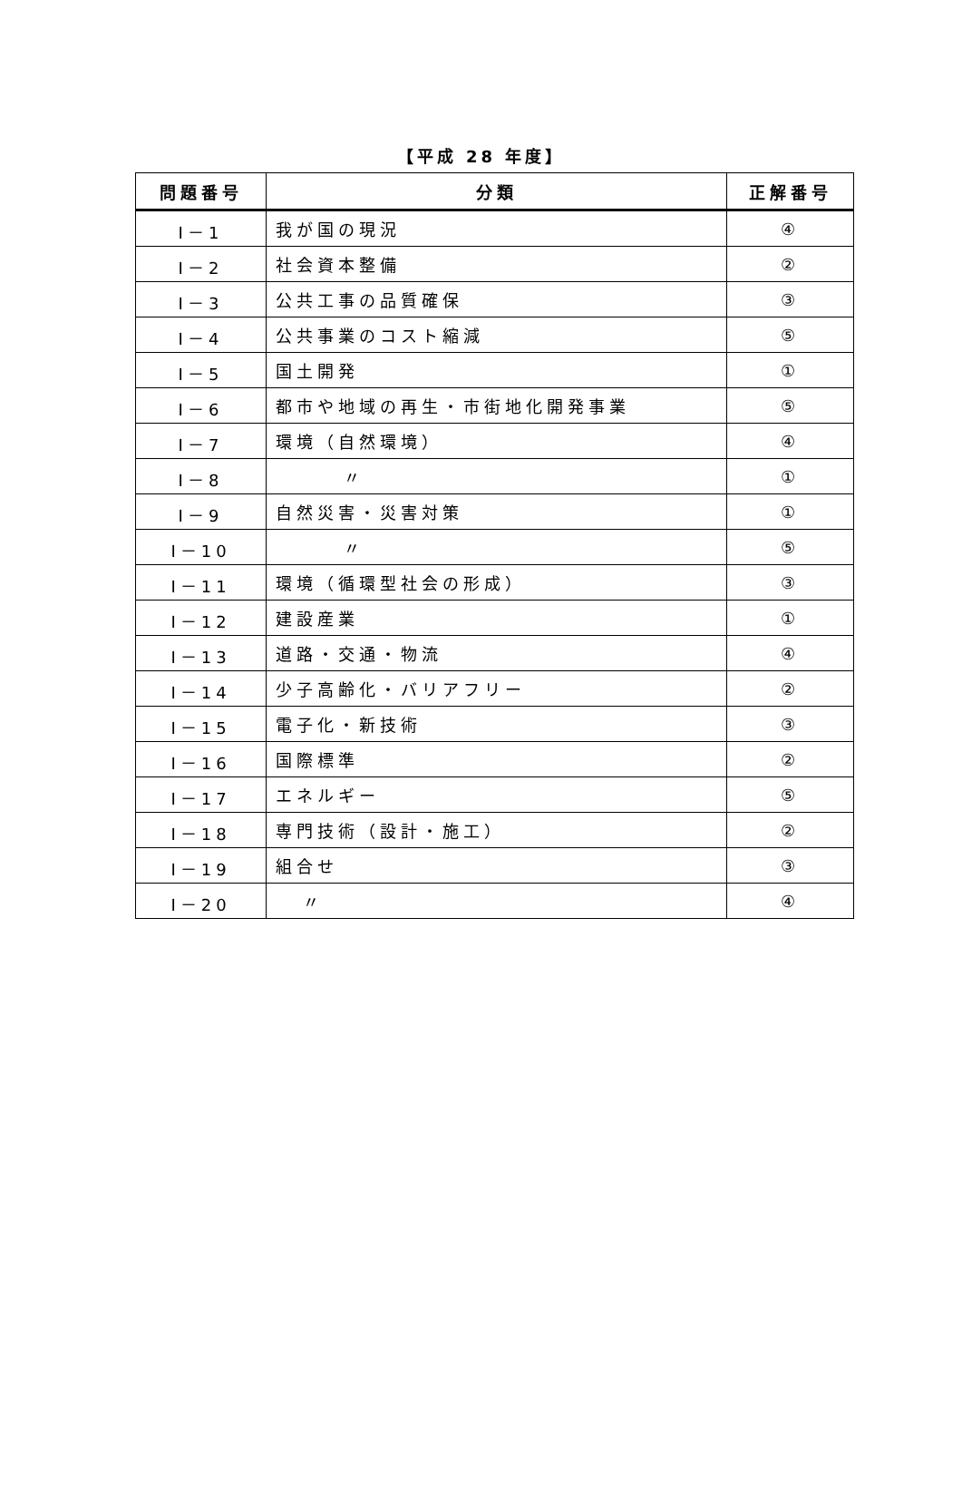【平成 28 年度】
| 問題番号 | 分類 | 正解番号 |
| --- | --- | --- |
| I－1 | 我が国の現況 | ④ |
| I－2 | 社会資本整備 | ② |
| I－3 | 公共工事の品質確保 | ③ |
| I－4 | 公共事業のコスト縮減 | ⑤ |
| I－5 | 国土開発 | ① |
| I－6 | 都市や地域の再生・市街地化開発事業 | ⑤ |
| I－7 | 環境（自然環境） | ④ |
| I－8 | 〃 | ① |
| I－9 | 自然災害・災害対策 | ① |
| I－10 | 〃 | ⑤ |
| I－11 | 環境（循環型社会の形成） | ③ |
| I－12 | 建設産業 | ① |
| I－13 | 道路・交通・物流 | ④ |
| I－14 | 少子高齢化・バリアフリー | ② |
| I－15 | 電子化・新技術 | ③ |
| I－16 | 国際標準 | ② |
| I－17 | エネルギー | ⑤ |
| I－18 | 専門技術（設計・施工） | ② |
| I－19 | 組合せ | ③ |
| I－20 | 〃 | ④ |